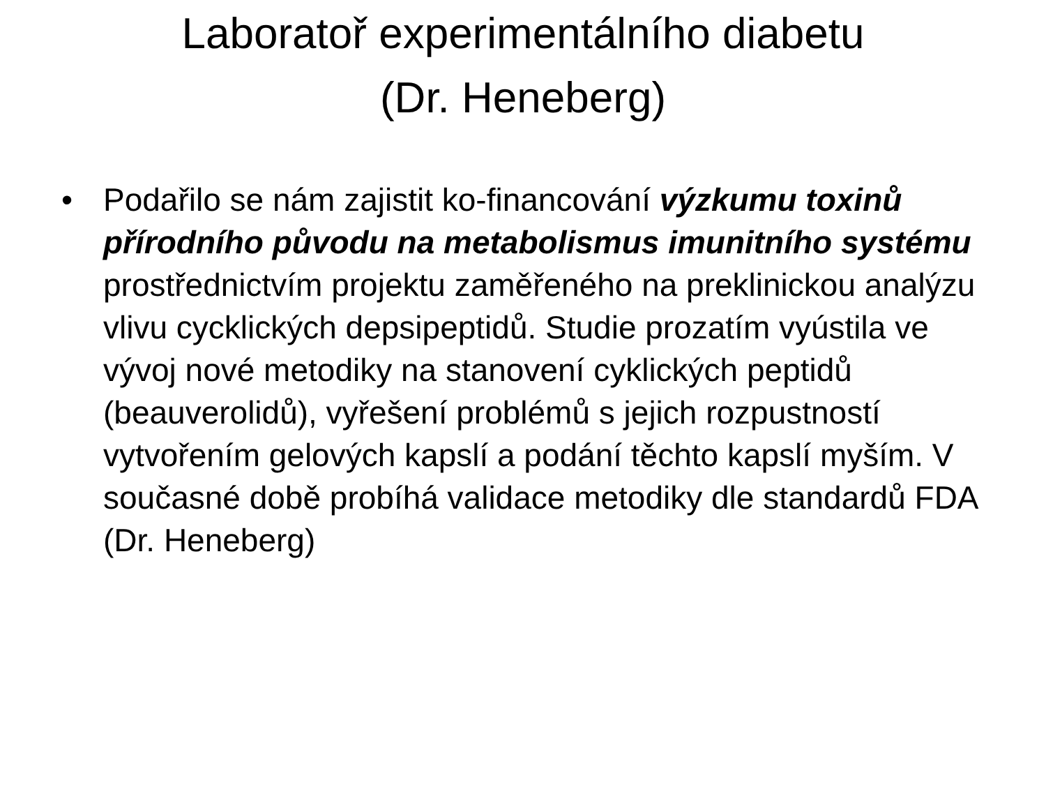Laboratoř experimentálního diabetu
(Dr. Heneberg)
• Podařilo se nám zajistit ko-financování výzkumu toxinů přírodního původu na metabolismus imunitního systému prostřednictvím projektu zaměřeného na preklinickou analýzu vlivu cycklických depsipeptidů. Studie prozatím vyústila ve vývoj nové metodiky na stanovení cyklických peptidů (beauverolidů), vyřešení problémů s jejich rozpustností vytvořením gelových kapslí a podání těchto kapslí myším. V současné době probíhá validace metodiky dle standardů FDA (Dr. Heneberg)